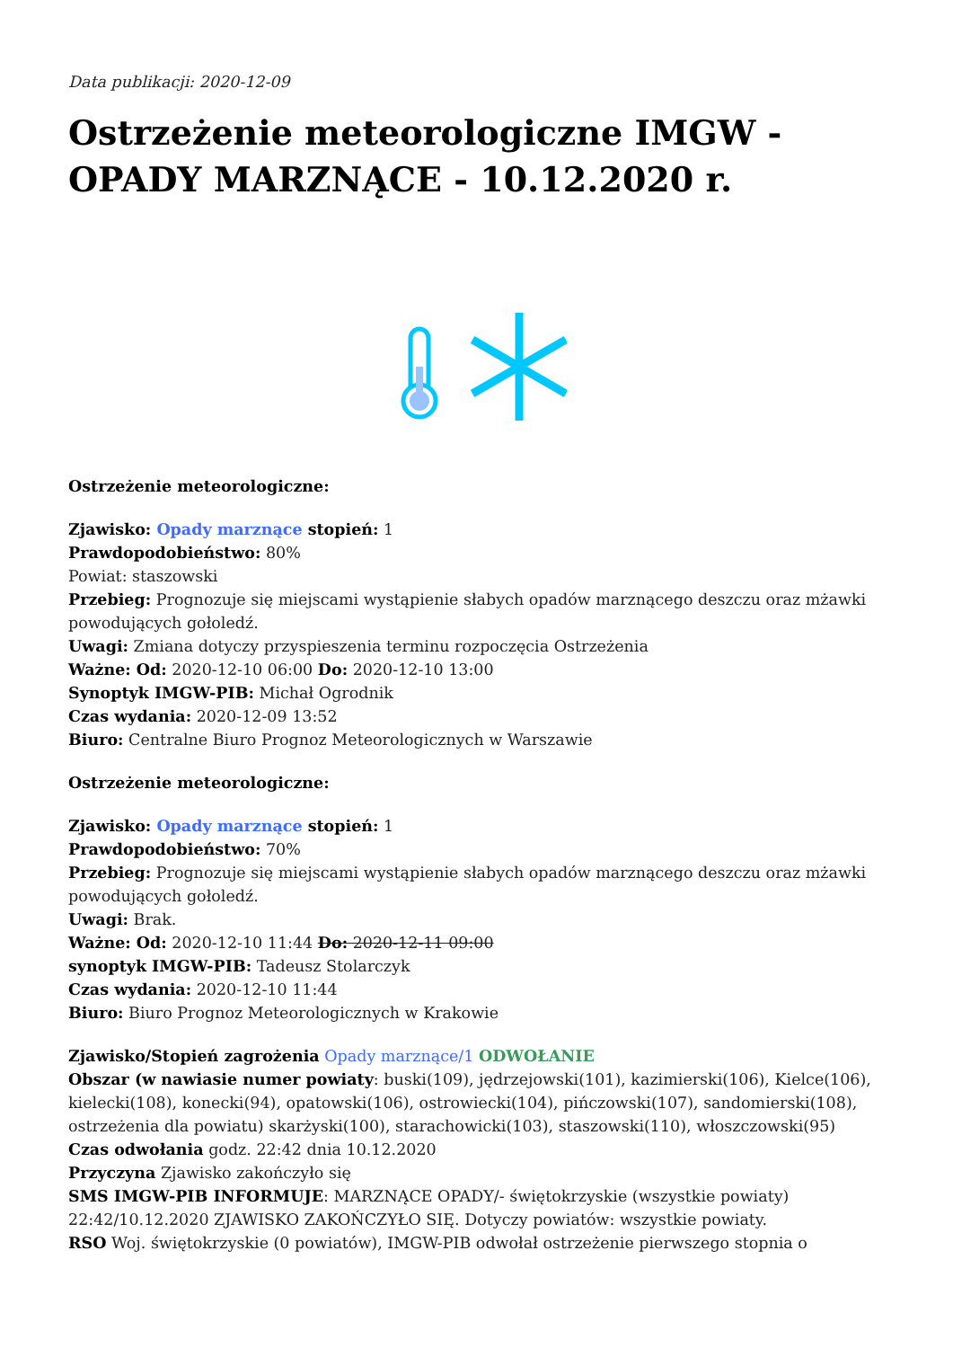Data publikacji: 2020-12-09
Ostrzeżenie meteorologiczne IMGW - OPADY MARZNĄCE - 10.12.2020 r.
Ostrzeżenie meteorologiczne:
Zjawisko: Opady marznące stopień: 1
Prawdopodobieństwo: 80%
Powiat: staszowski
Przebieg: Prognozuje się miejscami wystąpienie słabych opadów marznącego deszczu oraz mżawki powodujących gołoledź.
Uwagi: Zmiana dotyczy przyspieszenia terminu rozpoczęcia Ostrzeżenia
Ważne: Od: 2020-12-10 06:00 Do: 2020-12-10 13:00
Synoptyk IMGW-PIB: Michał Ogrodnik
Czas wydania: 2020-12-09 13:52
Biuro: Centralne Biuro Prognoz Meteorologicznych w Warszawie
Ostrzeżenie meteorologiczne:
Zjawisko: Opady marznące stopień: 1
Prawdopodobieństwo: 70%
Przebieg: Prognozuje się miejscami wystąpienie słabych opadów marznącego deszczu oraz mżawki powodujących gołoledź.
Uwagi: Brak.
Ważne: Od: 2020-12-10 11:44 Do: 2020-12-11 09:00
synoptyk IMGW-PIB: Tadeusz Stolarczyk
Czas wydania: 2020-12-10 11:44
Biuro: Biuro Prognoz Meteorologicznych w Krakowie
Zjawisko/Stopień zagrożenia Opady marznące/1 ODWOŁANIE
Obszar (w nawiasie numer powiaty: buski(109), jędrzejowski(101), kazimierski(106), Kielce(106), kielecki(108), konecki(94), opatowski(106), ostrowiecki(104), pińczowski(107), sandomierski(108), ostrzeżenia dla powiatu) skarżyski(100), starachowicki(103), staszowski(110), włoszczowski(95)
Czas odwołania godz. 22:42 dnia 10.12.2020
Przyczyna Zjawisko zakończyło się
SMS IMGW-PIB INFORMUJE: MARZNĄCE OPADY/- świętokrzyskie (wszystkie powiaty) 22:42/10.12.2020 ZJAWISKO ZAKOŃCZYŁO SIĘ. Dotyczy powiatów: wszystkie powiaty.
RSO Woj. świętokrzyskie (0 powiatów), IMGW-PIB odwołał ostrzeżenie pierwszego stopnia o